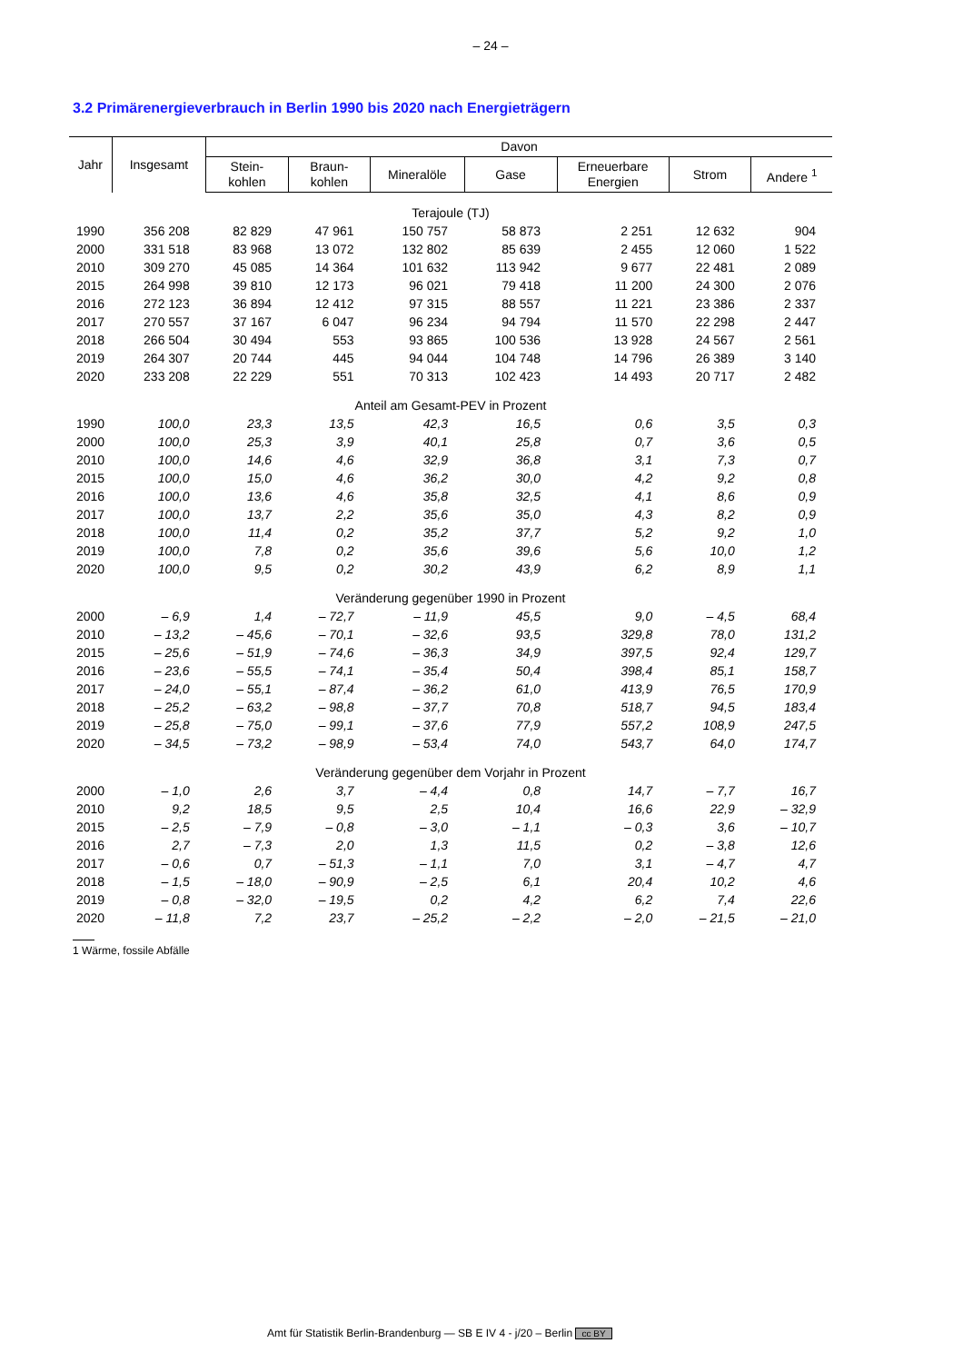– 24 –
3.2 Primärenergieverbrauch in Berlin 1990 bis 2020 nach Energieträgern
| Jahr | Insgesamt | Davon | | | | | | |
| --- | --- | --- | --- | --- | --- | --- | --- | --- |
| | | Stein- kohlen | Braun- kohlen | Mineralöle | Gase | Erneuerbare Energien | Strom | Andere <sup>1</sup> |
| Terajoule (TJ) | | | | | | | | |
| 1990 | 356 208 | 82 829 | 47 961 | 150 757 | 58 873 | 2 251 | 12 632 | 904 |
| 2000 | 331 518 | 83 968 | 13 072 | 132 802 | 85 639 | 2 455 | 12 060 | 1 522 |
| 2010 | 309 270 | 45 085 | 14 364 | 101 632 | 113 942 | 9 677 | 22 481 | 2 089 |
| 2015 | 264 998 | 39 810 | 12 173 | 96 021 | 79 418 | 11 200 | 24 300 | 2 076 |
| 2016 | 272 123 | 36 894 | 12 412 | 97 315 | 88 557 | 11 221 | 23 386 | 2 337 |
| 2017 | 270 557 | 37 167 | 6 047 | 96 234 | 94 794 | 11 570 | 22 298 | 2 447 |
| 2018 | 266 504 | 30 494 | 553 | 93 865 | 100 536 | 13 928 | 24 567 | 2 561 |
| 2019 | 264 307 | 20 744 | 445 | 94 044 | 104 748 | 14 796 | 26 389 | 3 140 |
| 2020 | 233 208 | 22 229 | 551 | 70 313 | 102 423 | 14 493 | 20 717 | 2 482 |
| Anteil am Gesamt-PEV in Prozent | | | | | | | | |
| 1990 | 100,0 | 23,3 | 13,5 | 42,3 | 16,5 | 0,6 | 3,5 | 0,3 |
| 2000 | 100,0 | 25,3 | 3,9 | 40,1 | 25,8 | 0,7 | 3,6 | 0,5 |
| 2010 | 100,0 | 14,6 | 4,6 | 32,9 | 36,8 | 3,1 | 7,3 | 0,7 |
| 2015 | 100,0 | 15,0 | 4,6 | 36,2 | 30,0 | 4,2 | 9,2 | 0,8 |
| 2016 | 100,0 | 13,6 | 4,6 | 35,8 | 32,5 | 4,1 | 8,6 | 0,9 |
| 2017 | 100,0 | 13,7 | 2,2 | 35,6 | 35,0 | 4,3 | 8,2 | 0,9 |
| 2018 | 100,0 | 11,4 | 0,2 | 35,2 | 37,7 | 5,2 | 9,2 | 1,0 |
| 2019 | 100,0 | 7,8 | 0,2 | 35,6 | 39,6 | 5,6 | 10,0 | 1,2 |
| 2020 | 100,0 | 9,5 | 0,2 | 30,2 | 43,9 | 6,2 | 8,9 | 1,1 |
| Veränderung gegenüber 1990 in Prozent | | | | | | | | |
| 2000 | – 6,9 | 1,4 | – 72,7 | – 11,9 | 45,5 | 9,0 | – 4,5 | 68,4 |
| 2010 | – 13,2 | – 45,6 | – 70,1 | – 32,6 | 93,5 | 329,8 | 78,0 | 131,2 |
| 2015 | – 25,6 | – 51,9 | – 74,6 | – 36,3 | 34,9 | 397,5 | 92,4 | 129,7 |
| 2016 | – 23,6 | – 55,5 | – 74,1 | – 35,4 | 50,4 | 398,4 | 85,1 | 158,7 |
| 2017 | – 24,0 | – 55,1 | – 87,4 | – 36,2 | 61,0 | 413,9 | 76,5 | 170,9 |
| 2018 | – 25,2 | – 63,2 | – 98,8 | – 37,7 | 70,8 | 518,7 | 94,5 | 183,4 |
| 2019 | – 25,8 | – 75,0 | – 99,1 | – 37,6 | 77,9 | 557,2 | 108,9 | 247,5 |
| 2020 | – 34,5 | – 73,2 | – 98,9 | – 53,4 | 74,0 | 543,7 | 64,0 | 174,7 |
| Veränderung gegenüber dem Vorjahr in Prozent | | | | | | | | |
| 2000 | – 1,0 | 2,6 | 3,7 | – 4,4 | 0,8 | 14,7 | – 7,7 | 16,7 |
| 2010 | 9,2 | 18,5 | 9,5 | 2,5 | 10,4 | 16,6 | 22,9 | – 32,9 |
| 2015 | – 2,5 | – 7,9 | – 0,8 | – 3,0 | – 1,1 | – 0,3 | 3,6 | – 10,7 |
| 2016 | 2,7 | – 7,3 | 2,0 | 1,3 | 11,5 | 0,2 | – 3,8 | 12,6 |
| 2017 | – 0,6 | 0,7 | – 51,3 | – 1,1 | 7,0 | 3,1 | – 4,7 | 4,7 |
| 2018 | – 1,5 | – 18,0 | – 90,9 | – 2,5 | 6,1 | 20,4 | 10,2 | 4,6 |
| 2019 | – 0,8 | – 32,0 | – 19,5 | 0,2 | 4,2 | 6,2 | 7,4 | 22,6 |
| 2020 | – 11,8 | 7,2 | 23,7 | – 25,2 | – 2,2 | – 2,0 | – 21,5 | – 21,0 |
1 Wärme, fossile Abfälle
Amt für Statistik Berlin-Brandenburg — SB E IV 4 - j/20 – Berlin cc BY